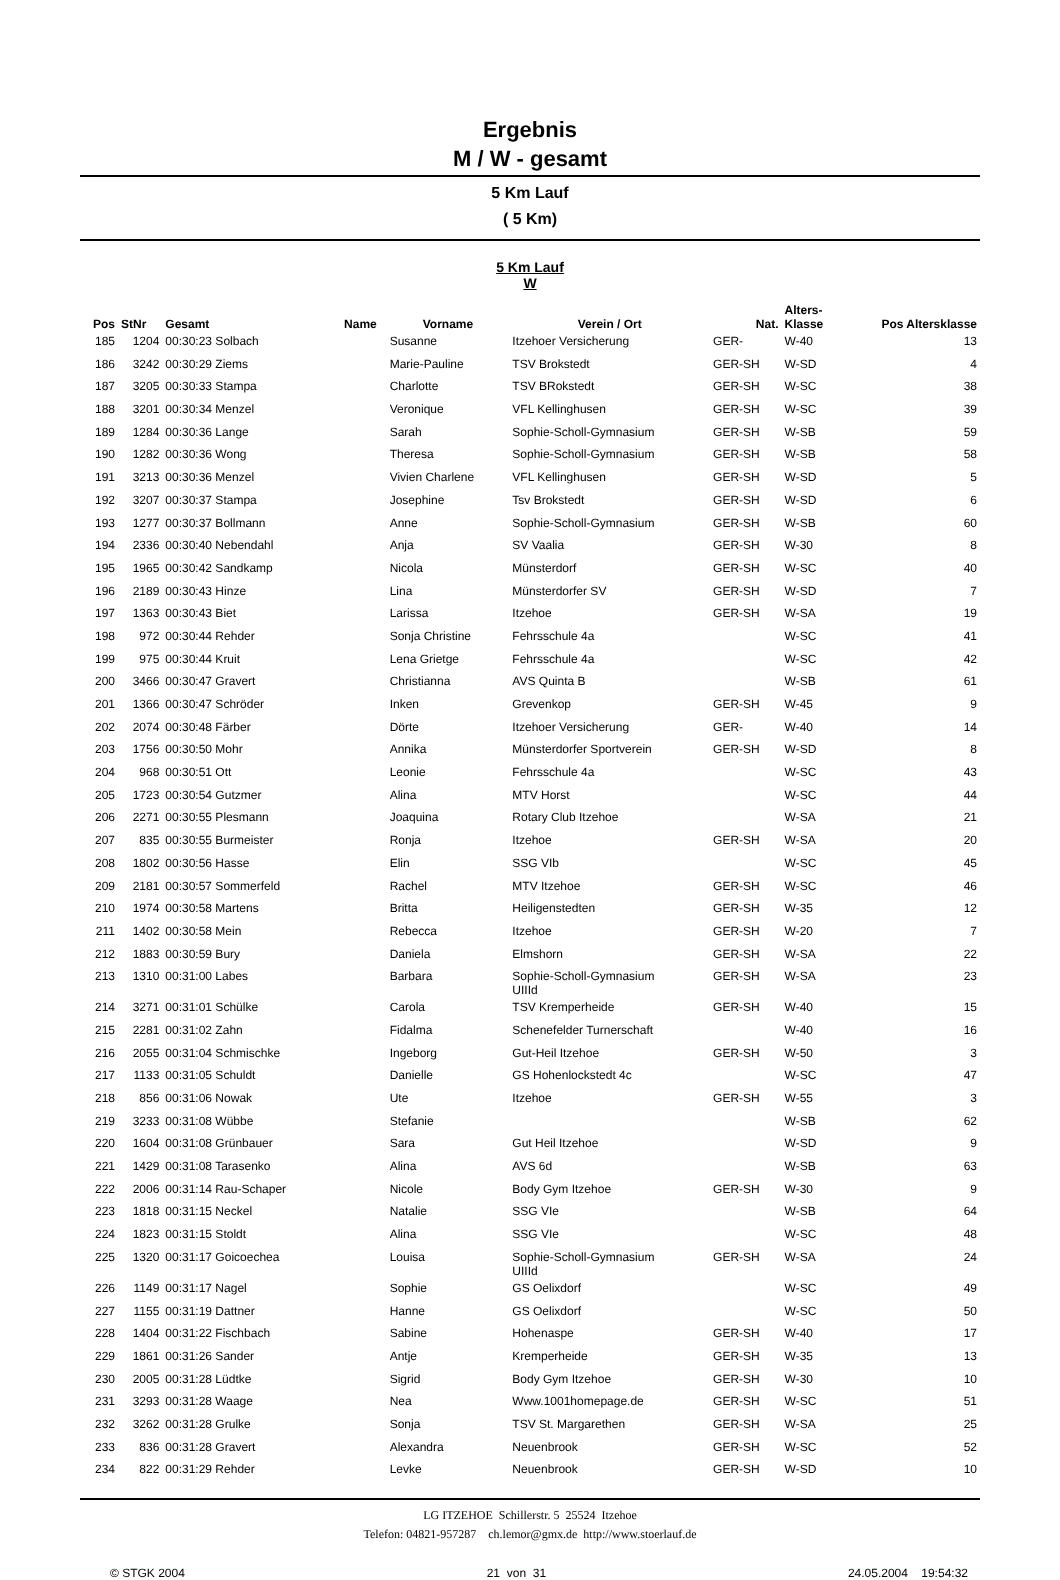Ergebnis
M / W - gesamt
5 Km Lauf
( 5 Km)
5 Km Lauf
W
| Pos | StNr | Gesamt | Name | Vorname | Verein / Ort | Nat. | Alters- Klasse | Pos Altersklasse |
| --- | --- | --- | --- | --- | --- | --- | --- | --- |
| 185 | 1204 | 00:30:23 Solbach | | Susanne | Itzehoer Versicherung | GER- | W-40 | 13 |
| 186 | 3242 | 00:30:29 Ziems | | Marie-Pauline | TSV Brokstedt | GER-SH | W-SD | 4 |
| 187 | 3205 | 00:30:33 Stampa | | Charlotte | TSV BRokstedt | GER-SH | W-SC | 38 |
| 188 | 3201 | 00:30:34 Menzel | | Veronique | VFL Kellinghusen | GER-SH | W-SC | 39 |
| 189 | 1284 | 00:30:36 Lange | | Sarah | Sophie-Scholl-Gymnasium | GER-SH | W-SB | 59 |
| 190 | 1282 | 00:30:36 Wong | | Theresa | Sophie-Scholl-Gymnasium | GER-SH | W-SB | 58 |
| 191 | 3213 | 00:30:36 Menzel | | Vivien Charlene | VFL Kellinghusen | GER-SH | W-SD | 5 |
| 192 | 3207 | 00:30:37 Stampa | | Josephine | Tsv Brokstedt | GER-SH | W-SD | 6 |
| 193 | 1277 | 00:30:37 Bollmann | | Anne | Sophie-Scholl-Gymnasium | GER-SH | W-SB | 60 |
| 194 | 2336 | 00:30:40 Nebendahl | | Anja | SV Vaalia | GER-SH | W-30 | 8 |
| 195 | 1965 | 00:30:42 Sandkamp | | Nicola | Münsterdorf | GER-SH | W-SC | 40 |
| 196 | 2189 | 00:30:43 Hinze | | Lina | Münsterdorfer SV | GER-SH | W-SD | 7 |
| 197 | 1363 | 00:30:43 Biet | | Larissa | Itzehoe | GER-SH | W-SA | 19 |
| 198 | 972 | 00:30:44 Rehder | | Sonja Christine | Fehrsschule 4a | | W-SC | 41 |
| 199 | 975 | 00:30:44 Kruit | | Lena Grietge | Fehrsschule 4a | | W-SC | 42 |
| 200 | 3466 | 00:30:47 Gravert | | Christianna | AVS Quinta B | | W-SB | 61 |
| 201 | 1366 | 00:30:47 Schröder | | Inken | Grevenkop | GER-SH | W-45 | 9 |
| 202 | 2074 | 00:30:48 Färber | | Dörte | Itzehoer Versicherung | GER- | W-40 | 14 |
| 203 | 1756 | 00:30:50 Mohr | | Annika | Münsterdorfer Sportverein | GER-SH | W-SD | 8 |
| 204 | 968 | 00:30:51 Ott | | Leonie | Fehrsschule 4a | | W-SC | 43 |
| 205 | 1723 | 00:30:54 Gutzmer | | Alina | MTV Horst | | W-SC | 44 |
| 206 | 2271 | 00:30:55 Plesmann | | Joaquina | Rotary Club Itzehoe | | W-SA | 21 |
| 207 | 835 | 00:30:55 Burmeister | | Ronja | Itzehoe | GER-SH | W-SA | 20 |
| 208 | 1802 | 00:30:56 Hasse | | Elin | SSG VIb | | W-SC | 45 |
| 209 | 2181 | 00:30:57 Sommerfeld | | Rachel | MTV Itzehoe | GER-SH | W-SC | 46 |
| 210 | 1974 | 00:30:58 Martens | | Britta | Heiligenstedten | GER-SH | W-35 | 12 |
| 211 | 1402 | 00:30:58 Mein | | Rebecca | Itzehoe | GER-SH | W-20 | 7 |
| 212 | 1883 | 00:30:59 Bury | | Daniela | Elmshorn | GER-SH | W-SA | 22 |
| 213 | 1310 | 00:31:00 Labes | | Barbara | Sophie-Scholl-Gymnasium UIIId | GER-SH | W-SA | 23 |
| 214 | 3271 | 00:31:01 Schülke | | Carola | TSV Kremperheide | GER-SH | W-40 | 15 |
| 215 | 2281 | 00:31:02 Zahn | | Fidalma | Schenefelder Turnerschaft | | W-40 | 16 |
| 216 | 2055 | 00:31:04 Schmischke | | Ingeborg | Gut-Heil Itzehoe | GER-SH | W-50 | 3 |
| 217 | 1133 | 00:31:05 Schuldt | | Danielle | GS Hohenlockstedt 4c | | W-SC | 47 |
| 218 | 856 | 00:31:06 Nowak | | Ute | Itzehoe | GER-SH | W-55 | 3 |
| 219 | 3233 | 00:31:08 Wübbe | | Stefanie | | | W-SB | 62 |
| 220 | 1604 | 00:31:08 Grünbauer | | Sara | Gut Heil Itzehoe | | W-SD | 9 |
| 221 | 1429 | 00:31:08 Tarasenko | | Alina | AVS 6d | | W-SB | 63 |
| 222 | 2006 | 00:31:14 Rau-Schaper | | Nicole | Body Gym Itzehoe | GER-SH | W-30 | 9 |
| 223 | 1818 | 00:31:15 Neckel | | Natalie | SSG VIe | | W-SB | 64 |
| 224 | 1823 | 00:31:15 Stoldt | | Alina | SSG VIe | | W-SC | 48 |
| 225 | 1320 | 00:31:17 Goicoechea | | Louisa | Sophie-Scholl-Gymnasium UIIId | GER-SH | W-SA | 24 |
| 226 | 1149 | 00:31:17 Nagel | | Sophie | GS Oelixdorf | | W-SC | 49 |
| 227 | 1155 | 00:31:19 Dattner | | Hanne | GS Oelixdorf | | W-SC | 50 |
| 228 | 1404 | 00:31:22 Fischbach | | Sabine | Hohenaspe | GER-SH | W-40 | 17 |
| 229 | 1861 | 00:31:26 Sander | | Antje | Kremperheide | GER-SH | W-35 | 13 |
| 230 | 2005 | 00:31:28 Lüdtke | | Sigrid | Body Gym Itzehoe | GER-SH | W-30 | 10 |
| 231 | 3293 | 00:31:28 Waage | | Nea | Www.1001homepage.de | GER-SH | W-SC | 51 |
| 232 | 3262 | 00:31:28 Grulke | | Sonja | TSV St. Margarethen | GER-SH | W-SA | 25 |
| 233 | 836 | 00:31:28 Gravert | | Alexandra | Neuenbrook | GER-SH | W-SC | 52 |
| 234 | 822 | 00:31:29 Rehder | | Levke | Neuenbrook | GER-SH | W-SD | 10 |
LG ITZEHOE Schillerstr. 5 25524 Itzehoe
Telefon: 04821-957287 ch.lemor@gmx.de http://www.stoerlauf.de
© STGK 2004 21 von 31 24.05.2004 19:54:32